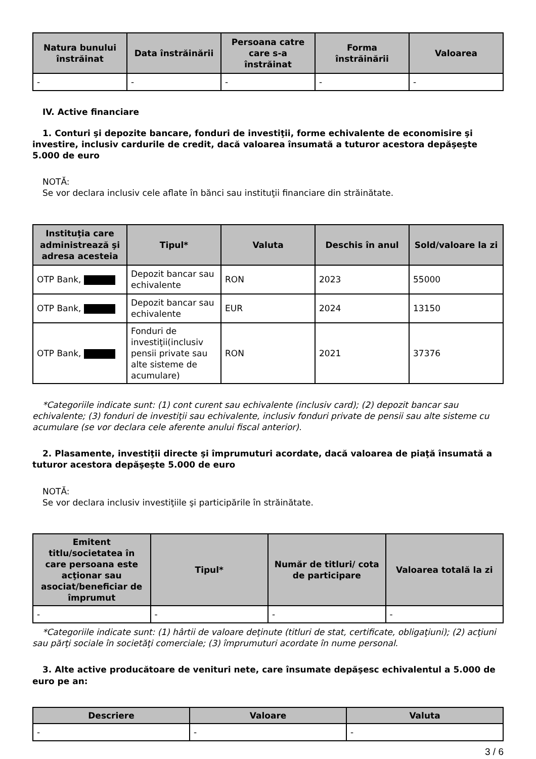| Natura bunului înstrăinat | Data înstrăinării | Persoana catre care s-a înstrăinat | Forma înstrăinării | Valoarea |
| --- | --- | --- | --- | --- |
| - | - | - | - | - |
IV. Active financiare
1. Conturi şi depozite bancare, fonduri de investiţii, forme echivalente de economisire şi investire, inclusiv cardurile de credit, dacă valoarea însumată a tuturor acestora depăşeşte 5.000 de euro
NOTĂ:
Se vor declara inclusiv cele aflate în bănci sau instituţii financiare din străinătate.
| Instituţia care administrează şi adresa acesteia | Tipul* | Valuta | Deschis în anul | Sold/valoare la zi |
| --- | --- | --- | --- | --- |
| OTP Bank, | Depozit bancar sau echivalente | RON | 2023 | 55000 |
| OTP Bank, | Depozit bancar sau echivalente | EUR | 2024 | 13150 |
| OTP Bank, | Fonduri de investiţii(inclusiv pensii private sau alte sisteme de acumulare) | RON | 2021 | 37376 |
*Categoriile indicate sunt: (1) cont curent sau echivalente (inclusiv card); (2) depozit bancar sau echivalente; (3) fonduri de investiţii sau echivalente, inclusiv fonduri private de pensii sau alte sisteme cu acumulare (se vor declara cele aferente anului fiscal anterior).
2. Plasamente, investiţii directe şi împrumuturi acordate, dacă valoarea de piaţă însumată a tuturor acestora depăşeşte 5.000 de euro
NOTĂ:
Se vor declara inclusiv investiţiile şi participările în străinătate.
| Emitent titlu/societatea în care persoana este acţionar sau asociat/beneficiar de împrumut | Tipul* | Număr de titluri/ cota de participare | Valoarea totală la zi |
| --- | --- | --- | --- |
| - | - | - | - |
*Categoriile indicate sunt: (1) hârtii de valoare deţinute (titluri de stat, certificate, obligaţiuni); (2) acţiuni sau părţi sociale în societăţi comerciale; (3) împrumuturi acordate în nume personal.
3. Alte active producătoare de venituri nete, care însumate depăşesc echivalentul a 5.000 de euro pe an:
| Descriere | Valoare | Valuta |
| --- | --- | --- |
| - | - | - |
3 / 6